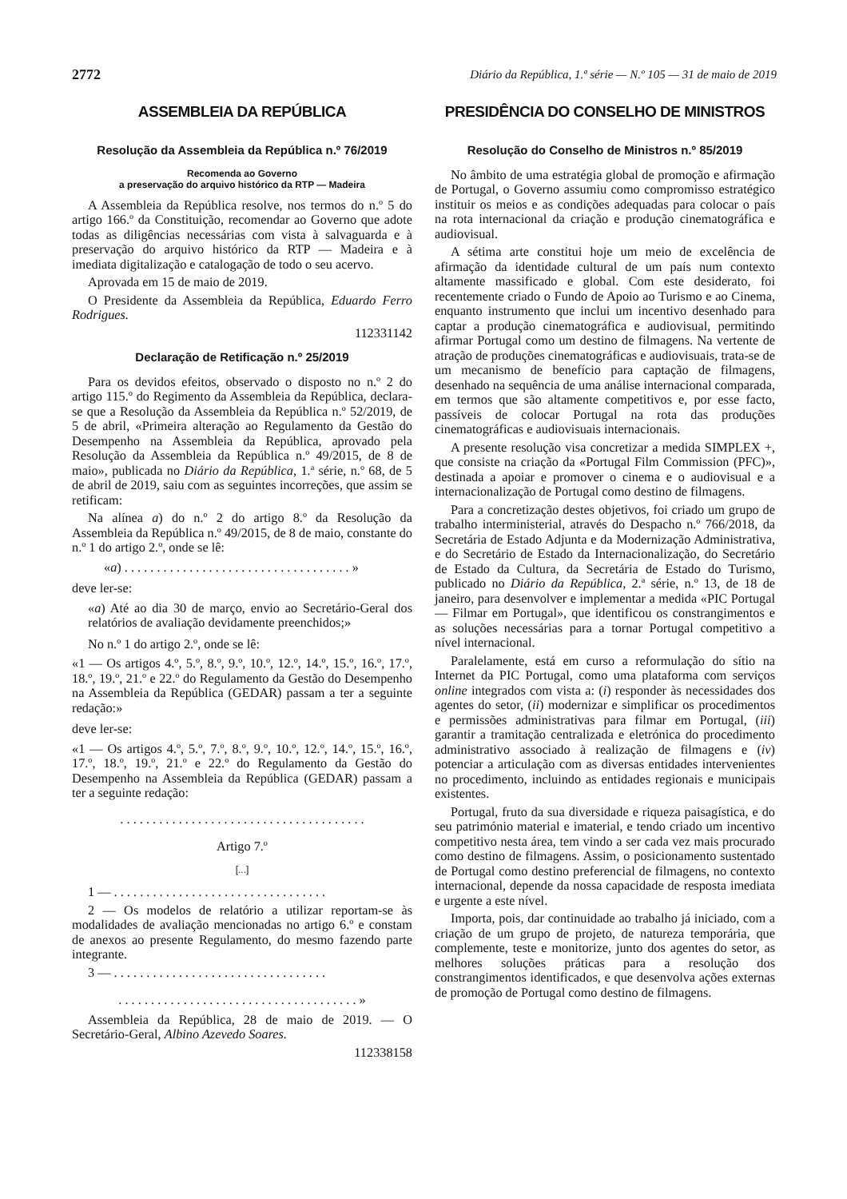2772 Diário da República, 1.ª série — N.º 105 — 31 de maio de 2019
ASSEMBLEIA DA REPÚBLICA
Resolução da Assembleia da República n.º 76/2019
Recomenda ao Governo
a preservação do arquivo histórico da RTP — Madeira
A Assembleia da República resolve, nos termos do n.º 5 do artigo 166.º da Constituição, recomendar ao Governo que adote todas as diligências necessárias com vista à salvaguarda e à preservação do arquivo histórico da RTP — Madeira e à imediata digitalização e catalogação de todo o seu acervo.
Aprovada em 15 de maio de 2019.
O Presidente da Assembleia da República, Eduardo Ferro Rodrigues.
112331142
Declaração de Retificação n.º 25/2019
Para os devidos efeitos, observado o disposto no n.º 2 do artigo 115.º do Regimento da Assembleia da República, declara-se que a Resolução da Assembleia da República n.º 52/2019, de 5 de abril, «Primeira alteração ao Regulamento da Gestão do Desempenho na Assembleia da República, aprovado pela Resolução da Assembleia da República n.º 49/2015, de 8 de maio», publicada no Diário da República, 1.ª série, n.º 68, de 5 de abril de 2019, saiu com as seguintes incorreções, que assim se retificam:
Na alínea a) do n.º 2 do artigo 8.º da Resolução da Assembleia da República n.º 49/2015, de 8 de maio, constante do n.º 1 do artigo 2.º, onde se lê:
«a) . . . . . . . . . . . . . . . . . . . . . . . . . . . . . . . . . . . »
deve ler-se:
«a) Até ao dia 30 de março, envio ao Secretário-Geral dos relatórios de avaliação devidamente preenchidos;»
No n.º 1 do artigo 2.º, onde se lê:
«1 — Os artigos 4.º, 5.º, 8.º, 9.º, 10.º, 12.º, 14.º, 15.º, 16.º, 17.º, 18.º, 19.º, 21.º e 22.º do Regulamento da Gestão do Desempenho na Assembleia da República (GEDAR) passam a ter a seguinte redação:»
deve ler-se:
«1 — Os artigos 4.º, 5.º, 7.º, 8.º, 9.º, 10.º, 12.º, 14.º, 15.º, 16.º, 17.º, 18.º, 19.º, 21.º e 22.º do Regulamento da Gestão do Desempenho na Assembleia da República (GEDAR) passam a ter a seguinte redação:
. . . . . . . . . . . . . . . . . . . . . . . . . . . . . . . . . . . . . .
Artigo 7.º
[...]
1 — . . . . . . . . . . . . . . . . . . . . . . . . . . . . . . . . .
2 — Os modelos de relatório a utilizar reportam-se às modalidades de avaliação mencionadas no artigo 6.º e constam de anexos ao presente Regulamento, do mesmo fazendo parte integrante.
3 — . . . . . . . . . . . . . . . . . . . . . . . . . . . . . . . . .
. . . . . . . . . . . . . . . . . . . . . . . . . . . . . . . . . . . . . »
Assembleia da República, 28 de maio de 2019. — O Secretário-Geral, Albino Azevedo Soares.
112338158
PRESIDÊNCIA DO CONSELHO DE MINISTROS
Resolução do Conselho de Ministros n.º 85/2019
No âmbito de uma estratégia global de promoção e afirmação de Portugal, o Governo assumiu como compromisso estratégico instituir os meios e as condições adequadas para colocar o país na rota internacional da criação e produção cinematográfica e audiovisual.
A sétima arte constitui hoje um meio de excelência de afirmação da identidade cultural de um país num contexto altamente massificado e global. Com este desiderato, foi recentemente criado o Fundo de Apoio ao Turismo e ao Cinema, enquanto instrumento que inclui um incentivo desenhado para captar a produção cinematográfica e audiovisual, permitindo afirmar Portugal como um destino de filmagens. Na vertente de atração de produções cinematográficas e audiovisuais, trata-se de um mecanismo de benefício para captação de filmagens, desenhado na sequência de uma análise internacional comparada, em termos que são altamente competitivos e, por esse facto, passíveis de colocar Portugal na rota das produções cinematográficas e audiovisuais internacionais.
A presente resolução visa concretizar a medida SIMPLEX +, que consiste na criação da «Portugal Film Commission (PFC)», destinada a apoiar e promover o cinema e o audiovisual e a internacionalização de Portugal como destino de filmagens.
Para a concretização destes objetivos, foi criado um grupo de trabalho interministerial, através do Despacho n.º 766/2018, da Secretária de Estado Adjunta e da Modernização Administrativa, e do Secretário de Estado da Internacionalização, do Secretário de Estado da Cultura, da Secretária de Estado do Turismo, publicado no Diário da República, 2.ª série, n.º 13, de 18 de janeiro, para desenvolver e implementar a medida «PIC Portugal — Filmar em Portugal», que identificou os constrangimentos e as soluções necessárias para a tornar Portugal competitivo a nível internacional.
Paralelamente, está em curso a reformulação do sítio na Internet da PIC Portugal, como uma plataforma com serviços online integrados com vista a: (i) responder às necessidades dos agentes do setor, (ii) modernizar e simplificar os procedimentos e permissões administrativas para filmar em Portugal, (iii) garantir a tramitação centralizada e eletrónica do procedimento administrativo associado à realização de filmagens e (iv) potenciar a articulação com as diversas entidades intervenientes no procedimento, incluindo as entidades regionais e municipais existentes.
Portugal, fruto da sua diversidade e riqueza paisagística, e do seu património material e imaterial, e tendo criado um incentivo competitivo nesta área, tem vindo a ser cada vez mais procurado como destino de filmagens. Assim, o posicionamento sustentado de Portugal como destino preferencial de filmagens, no contexto internacional, depende da nossa capacidade de resposta imediata e urgente a este nível.
Importa, pois, dar continuidade ao trabalho já iniciado, com a criação de um grupo de projeto, de natureza temporária, que complemente, teste e monitorize, junto dos agentes do setor, as melhores soluções práticas para a resolução dos constrangimentos identificados, e que desenvolva ações externas de promoção de Portugal como destino de filmagens.